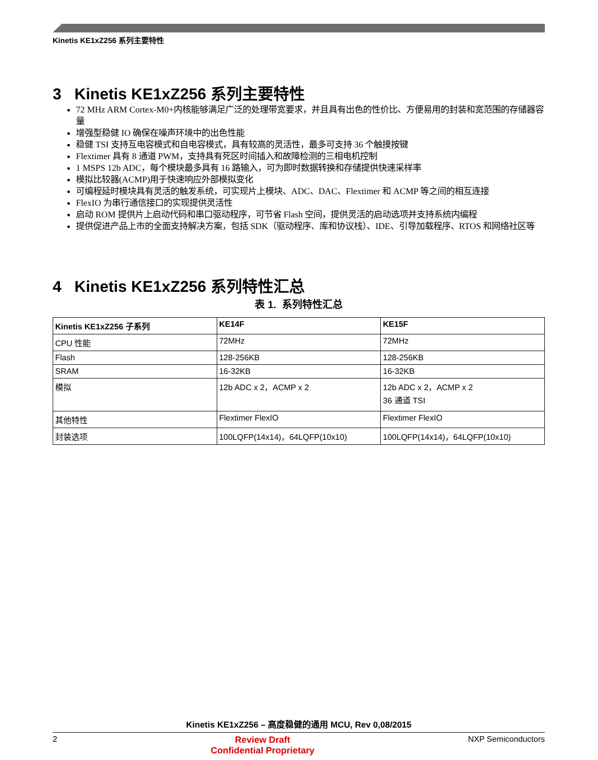Kinetis KE1xZ256 系列主要特性
3 Kinetis KE1xZ256 系列主要特性
72 MHz ARM Cortex-M0+内核能够满足广泛的处理带宽要求，并且具有出色的性价比、方便易用的封装和宽范围的存储器容量
增强型稳健 IO 确保在噪声环境中的出色性能
稳健 TSI 支持互电容模式和自电容模式，具有较高的灵活性，最多可支持 36 个触摸按键
Flextimer 具有 8 通道 PWM，支持具有死区时间插入和故障检测的三相电机控制
1 MSPS 12b ADC，每个模块最多具有 16 路输入，可为即时数据转换和存储提供快速采样率
模拟比较器(ACMP)用于快速响应外部模拟变化
可编程延时模块具有灵活的触发系统，可实现片上模块、ADC、DAC、Flextimer 和 ACMP 等之间的相互连接
FlexIO 为串行通信接口的实现提供灵活性
启动 ROM 提供片上启动代码和串口驱动程序，可节省 Flash 空间，提供灵活的启动选项并支持系统内编程
提供促进产品上市的全面支持解决方案，包括 SDK（驱动程序、库和协议栈）、IDE、引导加载程序、RTOS 和网络社区等
4 Kinetis KE1xZ256 系列特性汇总
表 1. 系列特性汇总
| Kinetis KE1xZ256 子系列 | KE14F | KE15F |
| --- | --- | --- |
| CPU 性能 | 72MHz | 72MHz |
| Flash | 128-256KB | 128-256KB |
| SRAM | 16-32KB | 16-32KB |
| 模拟 | 12b ADC x 2，ACMP x 2 | 12b ADC x 2，ACMP x 2 36 通道 TSI |
| 其他特性 | Flextimer FlexIO | Flextimer FlexIO |
| 封装选项 | 100LQFP(14x14)，64LQFP(10x10) | 100LQFP(14x14)，64LQFP(10x10) |
Kinetis KE1xZ256 – 高度稳健的通用 MCU, Rev 0,08/2015
2 Review Draft
Confidential Proprietary NXP Semiconductors